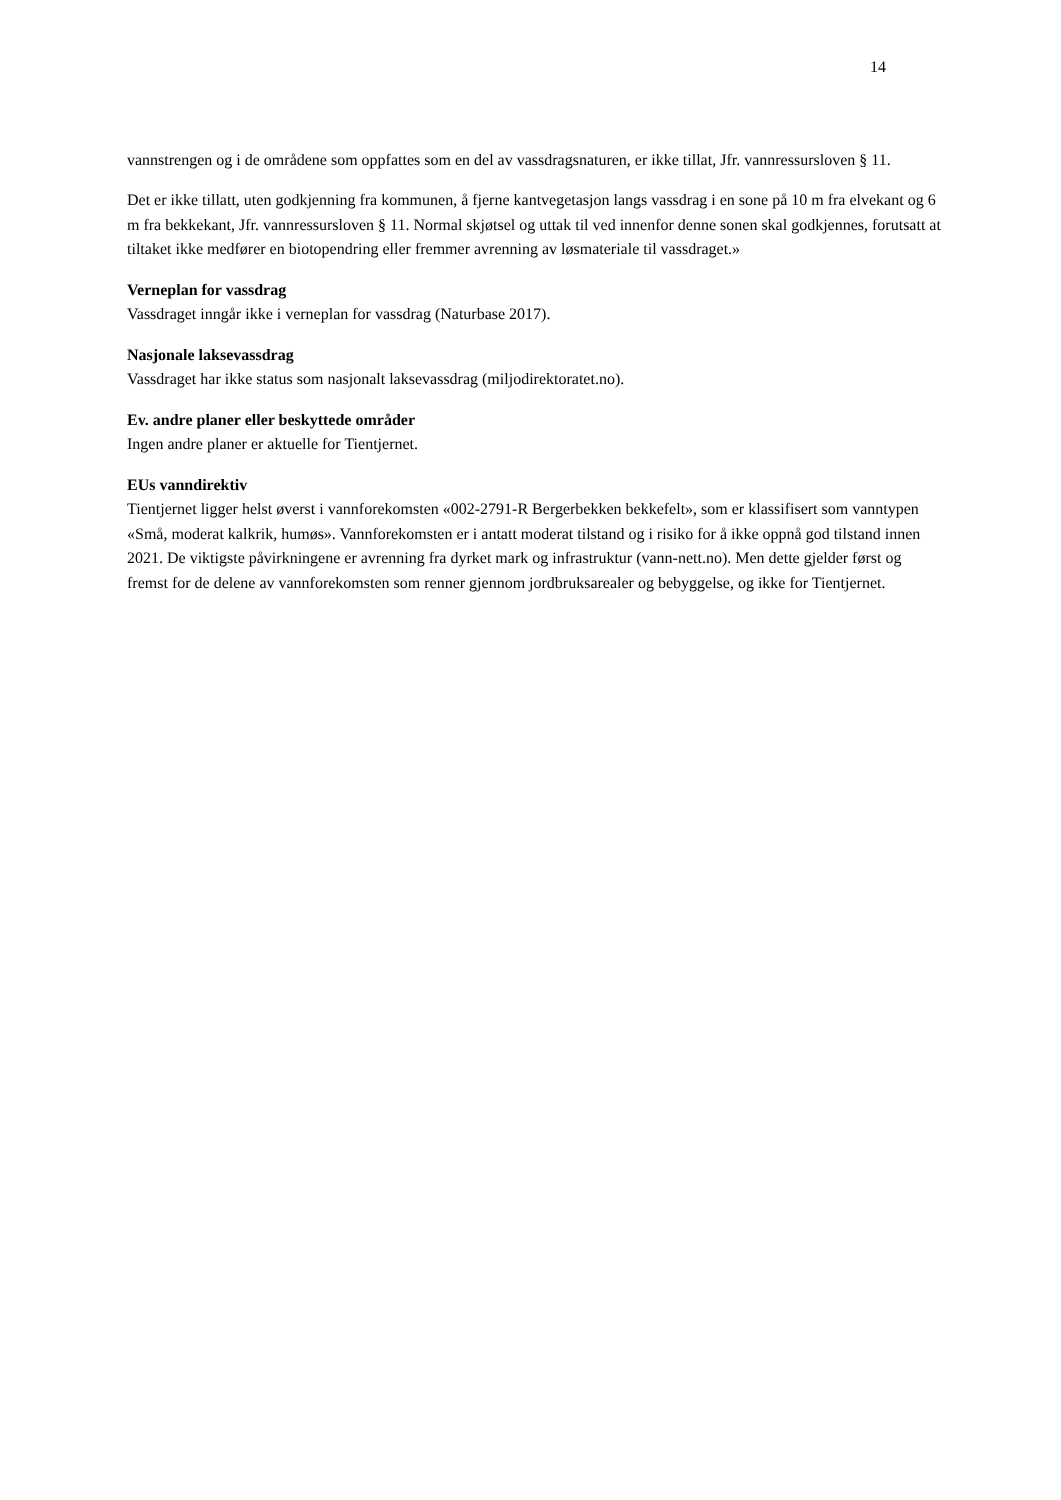14
vannstrengen og i de områdene som oppfattes som en del av vassdragsnaturen, er ikke tillat, Jfr. vannressursloven § 11.
Det er ikke tillatt, uten godkjenning fra kommunen, å fjerne kantvegetasjon langs vassdrag i en sone på 10 m fra elvekant og 6 m fra bekkekant, Jfr. vannressursloven § 11. Normal skjøtsel og uttak til ved innenfor denne sonen skal godkjennes, forutsatt at tiltaket ikke medfører en biotopendring eller fremmer avrenning av løsmateriale til vassdraget.»
Verneplan for vassdrag
Vassdraget inngår ikke i verneplan for vassdrag (Naturbase 2017).
Nasjonale laksevassdrag
Vassdraget har ikke status som nasjonalt laksevassdrag (miljodirektoratet.no).
Ev. andre planer eller beskyttede områder
Ingen andre planer er aktuelle for Tientjernet.
EUs vanndirektiv
Tientjernet ligger helst øverst i vannforekomsten «002-2791-R Bergerbekken bekkefelt», som er klassifisert som vanntypen «Små, moderat kalkrik, humøs». Vannforekomsten er i antatt moderat tilstand og i risiko for å ikke oppnå god tilstand innen 2021. De viktigste påvirkningene er avrenning fra dyrket mark og infrastruktur (vann-nett.no). Men dette gjelder først og fremst for de delene av vannforekomsten som renner gjennom jordbruksarealer og bebyggelse, og ikke for Tientjernet.